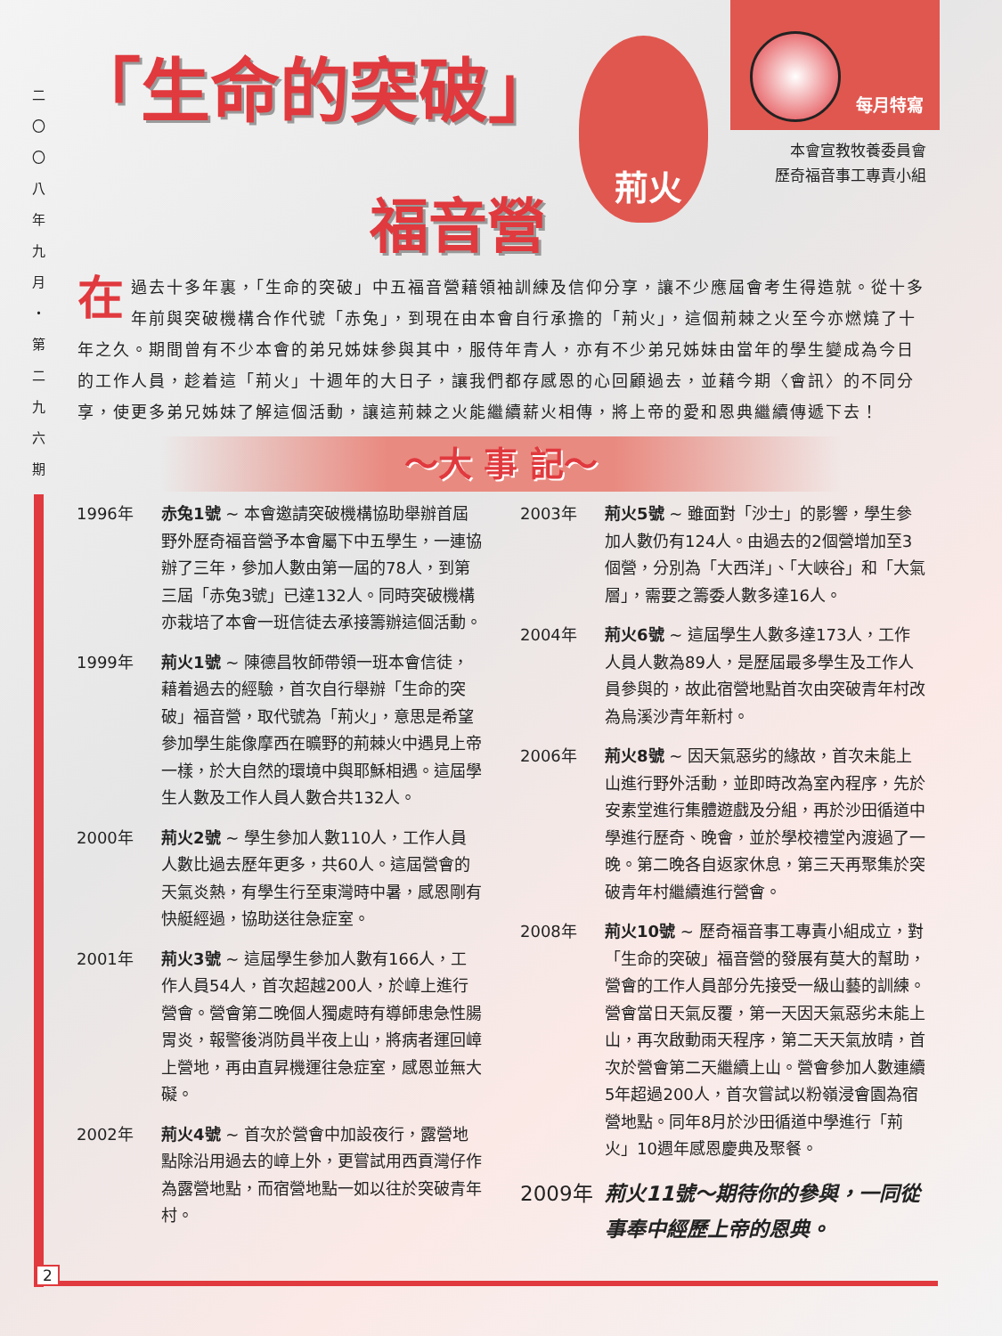二
〇
〇
八
年
九
月
・
第
二
九
六
期
2
「生命的突破」
福音營
荊火
每月特寫
本會宣教牧養委員會
歷奇福音事工專責小組
在過去十多年裏，「生命的突破」中五福音營藉領袖訓練及信仰分享，讓不少應屆會考生得造就。從十多年前與突破機構合作代號「赤兔」，到現在由本會自行承擔的「荊火」，這個荊棘之火至今亦燃燒了十年之久。期間曾有不少本會的弟兄姊妹參與其中，服侍年青人，亦有不少弟兄姊妹由當年的學生變成為今日的工作人員，趁着這「荊火」十週年的大日子，讓我們都存感恩的心回顧過去，並藉今期〈會訊〉的不同分享，使更多弟兄姊妹了解這個活動，讓這荊棘之火能繼續薪火相傳，將上帝的愛和恩典繼續傳遞下去！
～大 事 記～
1996年 赤兔1號 ~ 本會邀請突破機構協助舉辦首屆野外歷奇福音營予本會屬下中五學生，一連協辦了三年，參加人數由第一屆的78人，到第三屆「赤兔3號」已達132人。同時突破機構亦栽培了本會一班信徒去承接籌辦這個活動。
1999年 荊火1號 ~ 陳德昌牧師帶領一班本會信徒，藉着過去的經驗，首次自行舉辦「生命的突破」福音營，取代號為「荊火」，意思是希望參加學生能像摩西在曠野的荊棘火中遇見上帝一樣，於大自然的環境中與耶穌相遇。這屆學生人數及工作人員人數合共132人。
2000年 荊火2號 ~ 學生參加人數110人，工作人員人數比過去歷年更多，共60人。這屆營會的天氣炎熱，有學生行至東灣時中暑，感恩剛有快艇經過，協助送往急症室。
2001年 荊火3號 ~ 這屆學生參加人數有166人，工作人員54人，首次超越200人，於嶂上進行營會。營會第二晚個人獨處時有導師患急性腸胃炎，報警後消防員半夜上山，將病者運回嶂上營地，再由直昇機運往急症室，感恩並無大礙。
2002年 荊火4號 ~ 首次於營會中加設夜行，露營地點除沿用過去的嶂上外，更嘗試用西貢灣仔作為露營地點，而宿營地點一如以往於突破青年村。
2003年 荊火5號 ~ 雖面對「沙士」的影響，學生參加人數仍有124人。由過去的2個營增加至3個營，分別為「大西洋」、「大峽谷」和「大氣層」，需要之籌委人數多達16人。
2004年 荊火6號 ~ 這屆學生人數多達173人，工作人員人數為89人，是歷屆最多學生及工作人員參與的，故此宿營地點首次由突破青年村改為烏溪沙青年新村。
2006年 荊火8號 ~ 因天氣惡劣的緣故，首次未能上山進行野外活動，並即時改為室內程序，先於安素堂進行集體遊戲及分組，再於沙田循道中學進行歷奇、晚會，並於學校禮堂內渡過了一晚。第二晚各自返家休息，第三天再聚集於突破青年村繼續進行營會。
2008年 荊火10號 ~ 歷奇福音事工專責小組成立，對「生命的突破」福音營的發展有莫大的幫助，營會的工作人員部分先接受一級山藝的訓練。營會當日天氣反覆，第一天因天氣惡劣未能上山，再次啟動雨天程序，第二天天氣放晴，首次於營會第二天繼續上山。營會參加人數連續5年超過200人，首次嘗試以粉嶺浸會園為宿營地點。同年8月於沙田循道中學進行「荊火」10週年感恩慶典及聚餐。
2009年 荊火11號～期待你的參與，一同從事奉中經歷上帝的恩典。